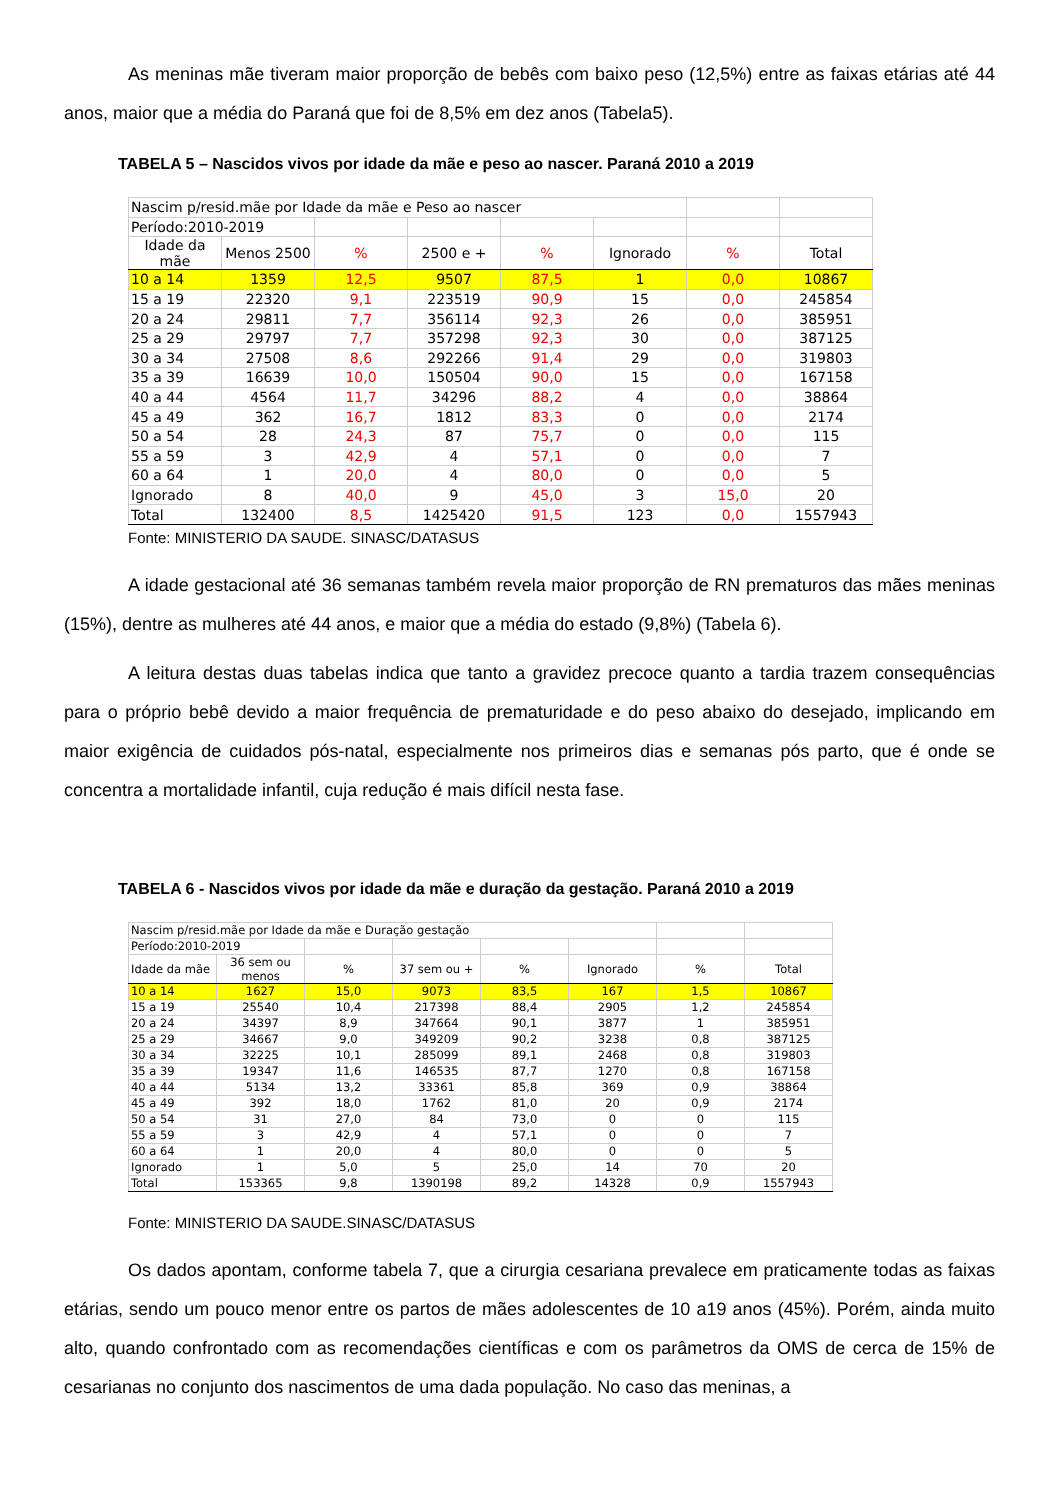As meninas mãe tiveram maior proporção de bebês com baixo peso (12,5%) entre as faixas etárias até 44 anos, maior que a média do Paraná que foi de 8,5% em dez anos (Tabela5).
TABELA 5 – Nascidos vivos por idade da mãe e peso ao nascer. Paraná 2010 a 2019
| Nascim p/resid.mãe por Idade da mãe e Peso ao nascer | | | | | | | |
| Período:2010-2019 | | | | | | | |
| Idade da mãe | Menos 2500 | % | 2500 e + | % | Ignorado | % | Total |
| 10 a 14 | 1359 | 12,5 | 9507 | 87,5 | 1 | 0,0 | 10867 |
| 15 a 19 | 22320 | 9,1 | 223519 | 90,9 | 15 | 0,0 | 245854 |
| 20 a 24 | 29811 | 7,7 | 356114 | 92,3 | 26 | 0,0 | 385951 |
| 25 a 29 | 29797 | 7,7 | 357298 | 92,3 | 30 | 0,0 | 387125 |
| 30 a 34 | 27508 | 8,6 | 292266 | 91,4 | 29 | 0,0 | 319803 |
| 35 a 39 | 16639 | 10,0 | 150504 | 90,0 | 15 | 0,0 | 167158 |
| 40 a 44 | 4564 | 11,7 | 34296 | 88,2 | 4 | 0,0 | 38864 |
| 45 a 49 | 362 | 16,7 | 1812 | 83,3 | 0 | 0,0 | 2174 |
| 50 a 54 | 28 | 24,3 | 87 | 75,7 | 0 | 0,0 | 115 |
| 55 a 59 | 3 | 42,9 | 4 | 57,1 | 0 | 0,0 | 7 |
| 60 a 64 | 1 | 20,0 | 4 | 80,0 | 0 | 0,0 | 5 |
| Ignorado | 8 | 40,0 | 9 | 45,0 | 3 | 15,0 | 20 |
| Total | 132400 | 8,5 | 1425420 | 91,5 | 123 | 0,0 | 1557943 |
Fonte: MINISTERIO DA SAUDE. SINASC/DATASUS
A idade gestacional até 36 semanas também revela maior proporção de RN prematuros das mães meninas (15%), dentre as mulheres até 44 anos, e maior que a média do estado (9,8%) (Tabela 6).
A leitura destas duas tabelas indica que tanto a gravidez precoce quanto a tardia trazem consequências para o próprio bebê devido a maior frequência de prematuridade e do peso abaixo do desejado, implicando em maior exigência de cuidados pós-natal, especialmente nos primeiros dias e semanas pós parto, que é onde se concentra a mortalidade infantil, cuja redução é mais difícil nesta fase.
TABELA 6 - Nascidos vivos por idade da mãe e duração da gestação. Paraná 2010 a 2019
| Nascim p/resid.mãe por Idade da mãe e Duração gestação | | | | | | | |
| Período:2010-2019 | | | | | | | |
| Idade da mãe | 36 sem ou menos | % | 37 sem ou + | % | Ignorado | % | Total |
| 10 a 14 | 1627 | 15,0 | 9073 | 83,5 | 167 | 1,5 | 10867 |
| 15 a 19 | 25540 | 10,4 | 217398 | 88,4 | 2905 | 1,2 | 245854 |
| 20 a 24 | 34397 | 8,9 | 347664 | 90,1 | 3877 | 1 | 385951 |
| 25 a 29 | 34667 | 9,0 | 349209 | 90,2 | 3238 | 0,8 | 387125 |
| 30 a 34 | 32225 | 10,1 | 285099 | 89,1 | 2468 | 0,8 | 319803 |
| 35 a 39 | 19347 | 11,6 | 146535 | 87,7 | 1270 | 0,8 | 167158 |
| 40 a 44 | 5134 | 13,2 | 33361 | 85,8 | 369 | 0,9 | 38864 |
| 45 a 49 | 392 | 18,0 | 1762 | 81,0 | 20 | 0,9 | 2174 |
| 50 a 54 | 31 | 27,0 | 84 | 73,0 | 0 | 0 | 115 |
| 55 a 59 | 3 | 42,9 | 4 | 57,1 | 0 | 0 | 7 |
| 60 a 64 | 1 | 20,0 | 4 | 80,0 | 0 | 0 | 5 |
| Ignorado | 1 | 5,0 | 5 | 25,0 | 14 | 70 | 20 |
| Total | 153365 | 9,8 | 1390198 | 89,2 | 14328 | 0,9 | 1557943 |
Fonte: MINISTERIO DA SAUDE.SINASC/DATASUS
Os dados apontam, conforme tabela 7, que a cirurgia cesariana prevalece em praticamente todas as faixas etárias, sendo um pouco menor entre os partos de mães adolescentes de 10 a19 anos (45%). Porém, ainda muito alto, quando confrontado com as recomendações científicas e com os parâmetros da OMS de cerca de 15% de cesarianas no conjunto dos nascimentos de uma dada população. No caso das meninas, a